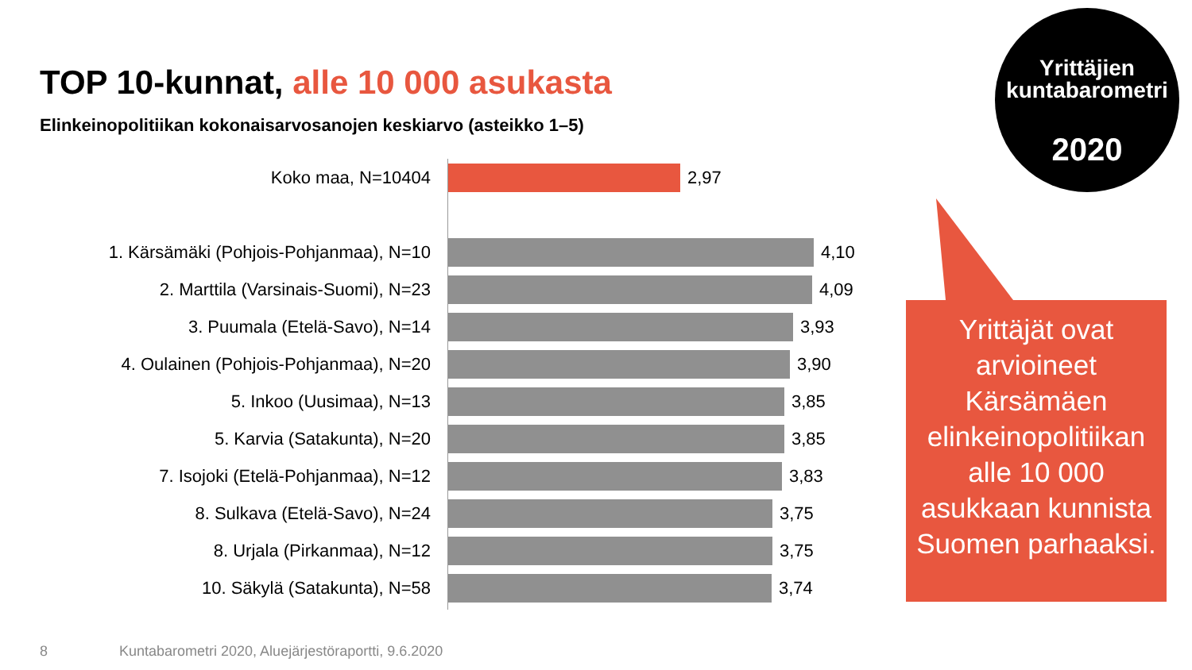TOP 10-kunnat, alle 10 000 asukasta
Elinkeinopolitiikan kokonaisarvosanojen keskiarvo (asteikko 1–5)
Koko maa, N=10404 2,97
1. Kärsämäki (Pohjois-Pohjanmaa), N=10 4,10
2. Marttila (Varsinais-Suomi), N=23 4,09
3. Puumala (Etelä-Savo), N=14 3,93
4. Oulainen (Pohjois-Pohjanmaa), N=20 3,90
5. Inkoo (Uusimaa), N=13 3,85
5. Karvia (Satakunta), N=20 3,85
7. Isojoki (Etelä-Pohjanmaa), N=12 3,83
8. Sulkava (Etelä-Savo), N=24 3,75
8. Urjala (Pirkanmaa), N=12 3,75
10. Säkylä (Satakunta), N=58 3,74
Yrittäjien
kuntabarometri
2020
Yrittäjät ovat arvioineet Kärsämäen elinkeinopolitiikan alle 10 000 asukkaan kunnista Suomen parhaaksi.
8
Kuntabarometri 2020, Aluejärjestöraportti, 9.6.2020